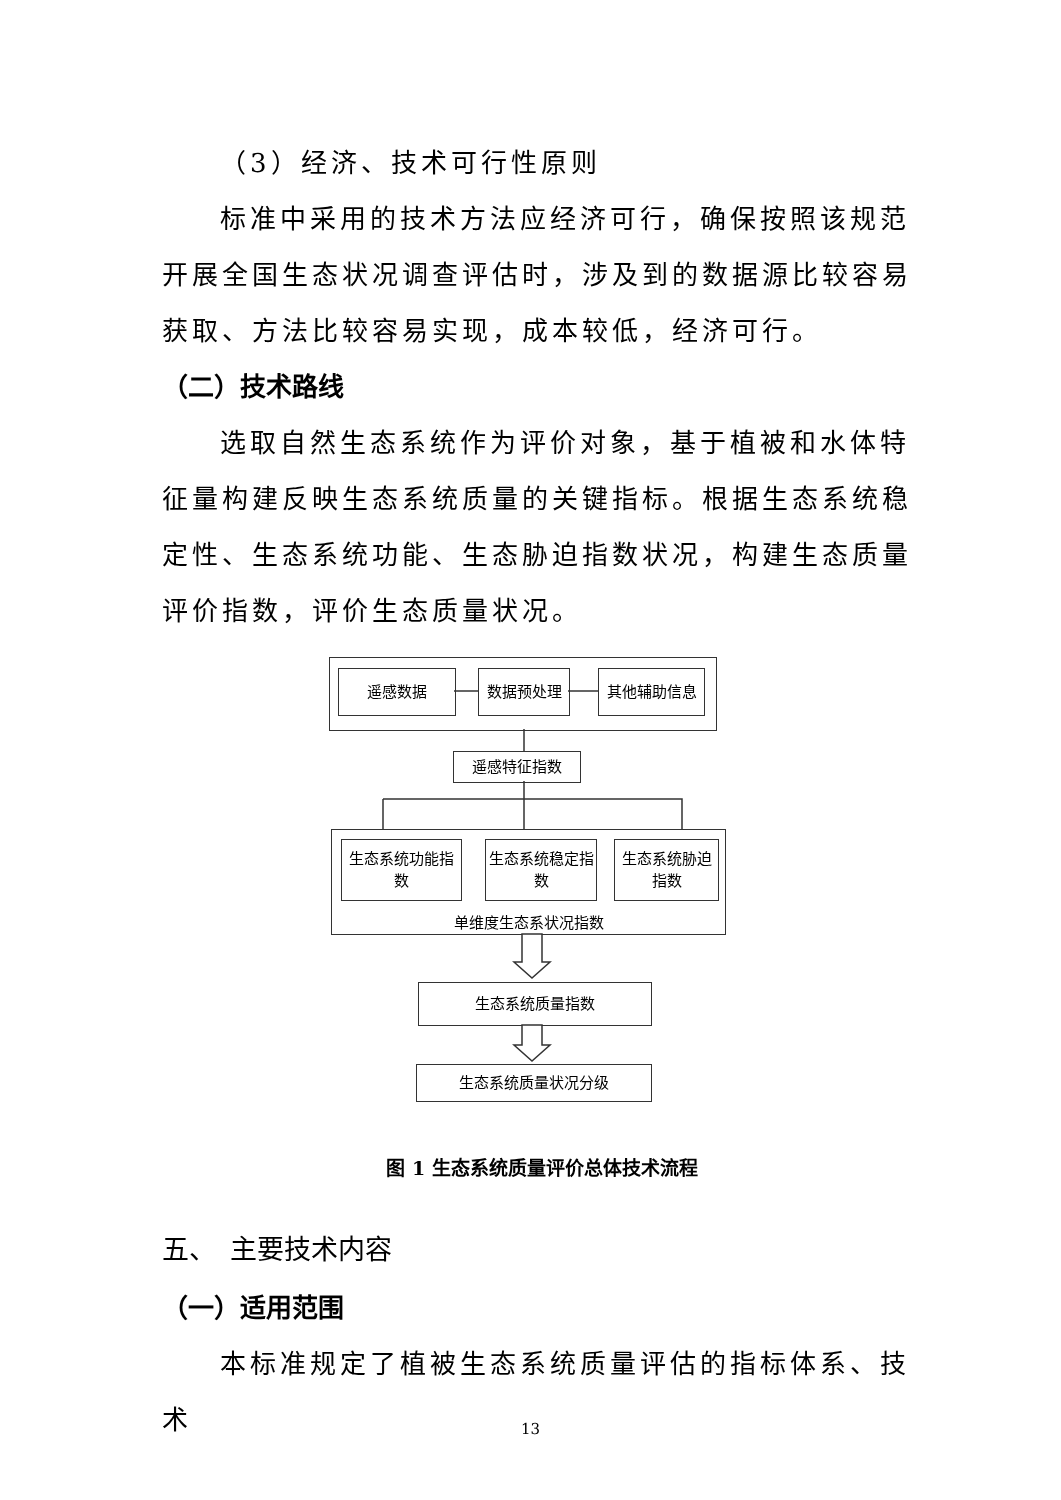（3）经济、技术可行性原则
标准中采用的技术方法应经济可行，确保按照该规范开展全国生态状况调查评估时，涉及到的数据源比较容易获取、方法比较容易实现，成本较低，经济可行。
（二）技术路线
选取自然生态系统作为评价对象，基于植被和水体特征量构建反映生态系统质量的关键指标。根据生态系统稳定性、生态系统功能、生态胁迫指数状况，构建生态质量评价指数，评价生态质量状况。
遥感数据 数据预处理 其他辅助信息
遥感特征指数
单维度生态系状况指数
生态系统功能指数
生态系统稳定指数
生态系统胁迫指数
生态系统质量指数
生态系统质量状况分级
图 1 生态系统质量评价总体技术流程
五、　主要技术内容
（一）适用范围
本标准规定了植被生态系统质量评估的指标体系、技术
13